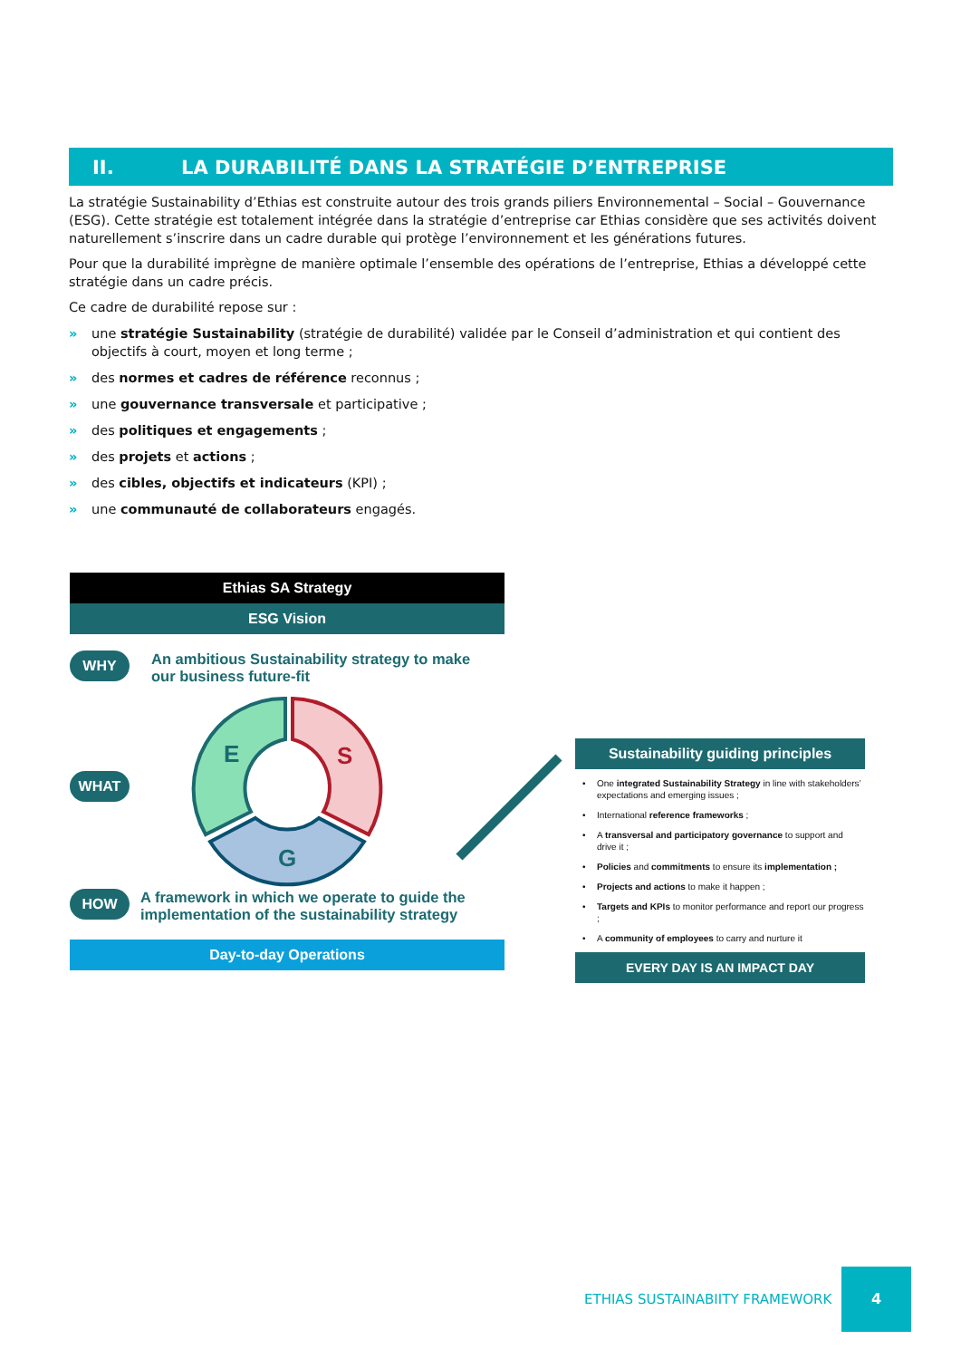II. LA DURABILITÉ DANS LA STRATÉGIE D’ENTREPRISE
La stratégie Sustainability d’Ethias est construite autour des trois grands piliers Environnemental – Social – Gouvernance (ESG). Cette stratégie est totalement intégrée dans la stratégie d’entreprise car Ethias considère que ses activités doivent naturellement s’inscrire dans un cadre durable qui protège l’environnement et les générations futures.
Pour que la durabilité imprègne de manière optimale l’ensemble des opérations de l’entreprise, Ethias a développé cette stratégie dans un cadre précis.
Ce cadre de durabilité repose sur :
» une stratégie Sustainability (stratégie de durabilité) validée par le Conseil d’administration et qui contient des objectifs à court, moyen et long terme ;
» des normes et cadres de référence reconnus ;
» une gouvernance transversale et participative ;
» des politiques et engagements ;
» des projets et actions ;
» des cibles, objectifs et indicateurs (KPI) ;
» une communauté de collaborateurs engagés.
Ethias SA Strategy
ESG Vision
WHY An ambitious Sustainability strategy to make our business future-fit
WHAT
E
S
G
HOW A framework in which we operate to guide the implementation of the sustainability strategy
Day-to-day Operations
Sustainability guiding principles
One integrated Sustainability Strategy in line with stakeholders’ expectations and emerging issues ;
International reference frameworks ;
A transversal and participatory governance to support and drive it ;
Policies and commitments to ensure its implementation ;
Projects and actions to make it happen ;
Targets and KPIs to monitor performance and report our progress ;
A community of employees to carry and nurture it
EVERY DAY IS AN IMPACT DAY
ETHIAS SUSTAINABIITY FRAMEWORK
4